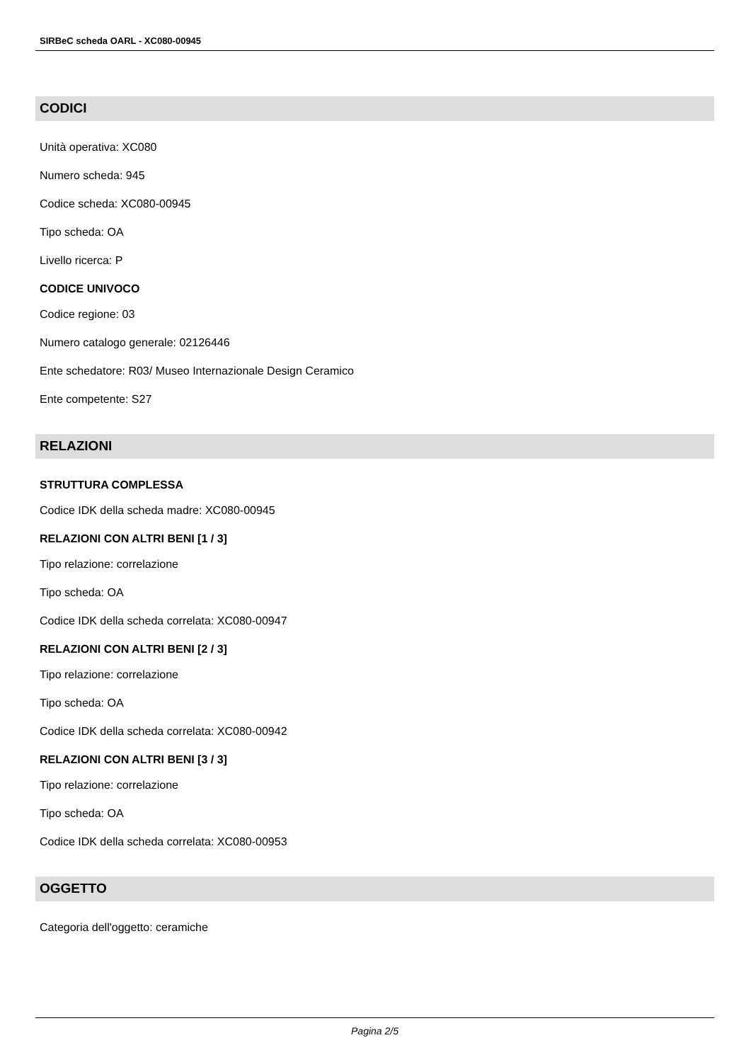SIRBeC scheda OARL - XC080-00945
CODICI
Unità operativa: XC080
Numero scheda: 945
Codice scheda: XC080-00945
Tipo scheda: OA
Livello ricerca: P
CODICE UNIVOCO
Codice regione: 03
Numero catalogo generale: 02126446
Ente schedatore: R03/ Museo Internazionale Design Ceramico
Ente competente: S27
RELAZIONI
STRUTTURA COMPLESSA
Codice IDK della scheda madre: XC080-00945
RELAZIONI CON ALTRI BENI [1 / 3]
Tipo relazione: correlazione
Tipo scheda: OA
Codice IDK della scheda correlata: XC080-00947
RELAZIONI CON ALTRI BENI [2 / 3]
Tipo relazione: correlazione
Tipo scheda: OA
Codice IDK della scheda correlata: XC080-00942
RELAZIONI CON ALTRI BENI [3 / 3]
Tipo relazione: correlazione
Tipo scheda: OA
Codice IDK della scheda correlata: XC080-00953
OGGETTO
Categoria dell'oggetto: ceramiche
Pagina 2/5